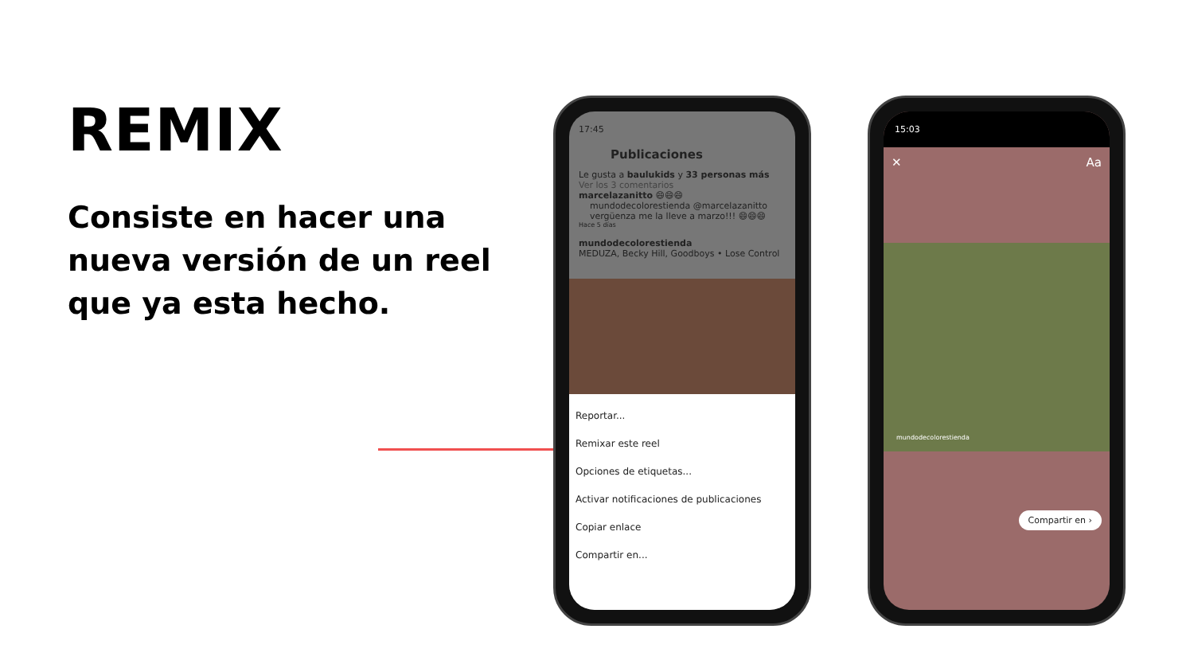REMIX
Consiste en hacer una nueva versión de un reel que ya esta hecho.
17:45
Publicaciones
Le gusta a baulukids y 33 personas más
Ver los 3 comentarios
marcelazanitto 😄😄😄
mundodecolorestienda @marcelazanitto vergüenza me la lleve a marzo!!! 😄😄😄
Hace 5 días
mundodecolorestienda
MEDUZA, Becky Hill, Goodboys • Lose Control
Reportar...
Remixar este reel
Opciones de etiquetas...
Activar notificaciones de publicaciones
Copiar enlace
Compartir en...
15:03
✕ Aa
mundodecolorestienda
Compartir en ›